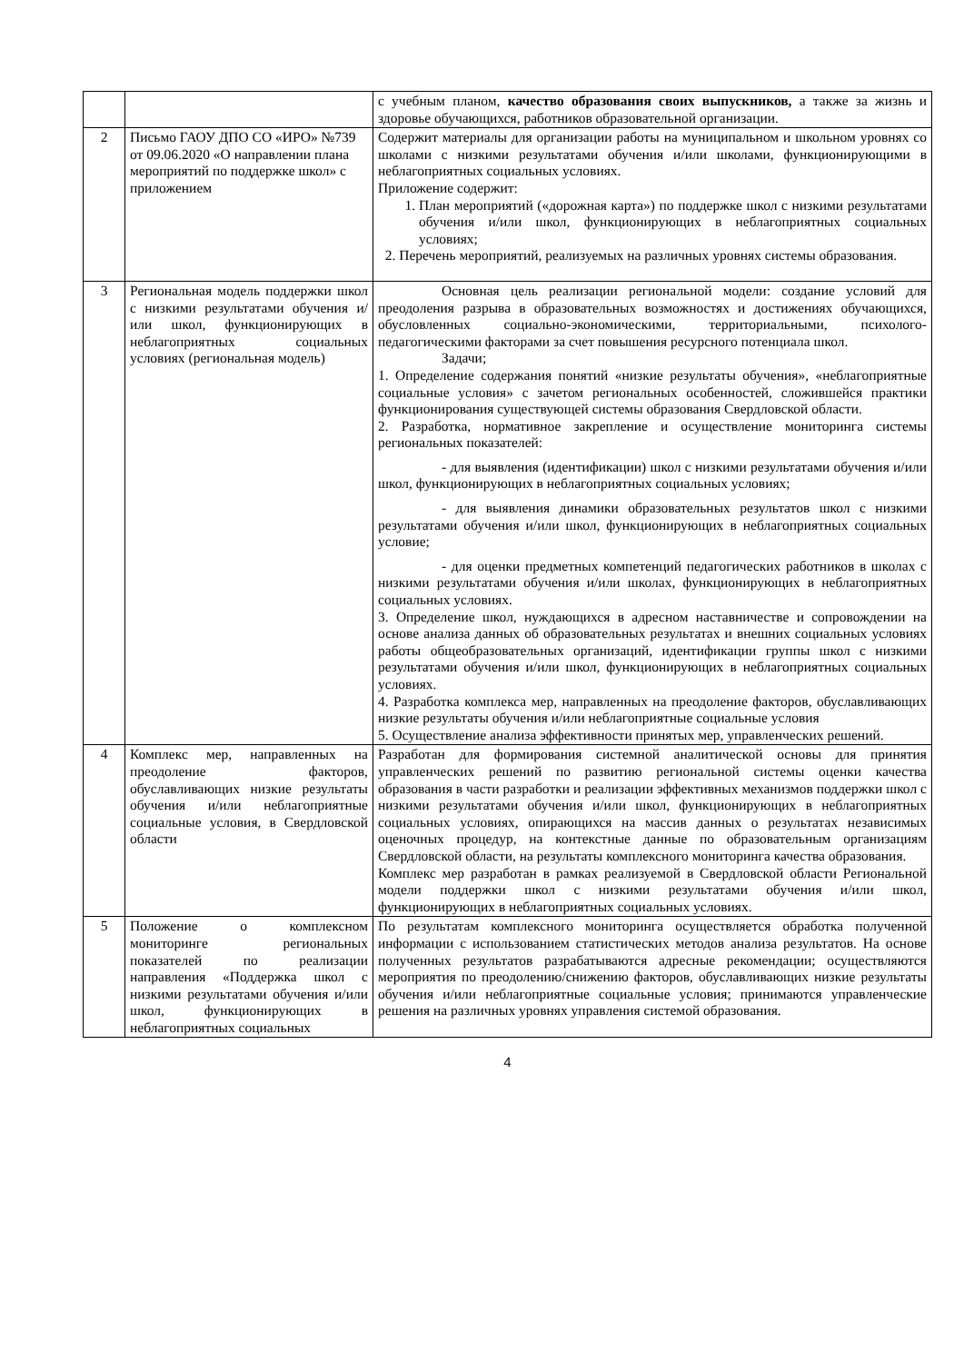| | | с учебным планом, качество образования своих выпускников, а также за жизнь и здоровье обучающихся, работников образовательной организации. |
| 2 | Письмо ГАОУ ДПО СО «ИРО» №739 от 09.06.2020 «О направлении плана мероприятий по поддержке школ» с приложением | Содержит материалы для организации работы на муниципальном и школьном уровнях со школами с низкими результатами обучения и/или школами, функционирующими в неблагоприятных социальных условиях. Приложение содержит: 1. План мероприятий («дорожная карта») по поддержке школ с низкими результатами обучения и/или школ, функционирующих в неблагоприятных социальных условиях; 2. Перечень мероприятий, реализуемых на различных уровнях системы образования. |
| 3 | Региональная модель поддержки школ с низкими результатами обучения и/или школ, функционирующих в неблагоприятных социальных условиях (региональная модель) | Основная цель реализации региональной модели: создание условий для преодоления разрыва в образовательных возможностях и достижениях обучающихся, обусловленных социально-экономическими, территориальными, психолого-педагогическими факторами за счет повышения ресурсного потенциала школ. Задачи; 1. Определение содержания понятий «низкие результаты обучения», «неблагоприятные социальные условия» с зачетом региональных особенностей, сложившейся практики функционирования существующей системы образования Свердловской области. 2. Разработка, нормативное закрепление и осуществление мониторинга системы региональных показателей: - для выявления (идентификации) школ с низкими результатами обучения и/или школ, функционирующих в неблагоприятных социальных условиях; - для выявления динамики образовательных результатов школ с низкими результатами обучения и/или школ, функционирующих в неблагоприятных социальных условие; - для оценки предметных компетенций педагогических работников в школах с низкими результатами обучения и/или школах, функционирующих в неблагоприятных социальных условиях. 3. Определение школ, нуждающихся в адресном наставничестве и сопровождении на основе анализа данных об образовательных результатах и внешних социальных условиях работы общеобразовательных организаций, идентификации группы школ с низкими результатами обучения и/или школ, функционирующих в неблагоприятных социальных условиях. 4. Разработка комплекса мер, направленных на преодоление факторов, обуславливающих низкие результаты обучения и/или неблагоприятные социальные условия 5. Осуществление анализа эффективности принятых мер, управленческих решений. |
| 4 | Комплекс мер, направленных на преодоление факторов, обуславливающих низкие результаты обучения и/или неблагоприятные социальные условия, в Свердловской области | Разработан для формирования системной аналитической основы для принятия управленческих решений по развитию региональной системы оценки качества образования в части разработки и реализации эффективных механизмов поддержки школ с низкими результатами обучения и/или школ, функционирующих в неблагоприятных социальных условиях, опирающихся на массив данных о результатах независимых оценочных процедур, на контекстные данные по образовательным организациям Свердловской области, на результаты комплексного мониторинга качества образования. Комплекс мер разработан в рамках реализуемой в Свердловской области Региональной модели поддержки школ с низкими результатами обучения и/или школ, функционирующих в неблагоприятных социальных условиях. |
| 5 | Положение о комплексном мониторинге региональных показателей по реализации направления «Поддержка школ с низкими результатами обучения и/или школ, функционирующих в неблагоприятных социальных | По результатам комплексного мониторинга осуществляется обработка полученной информации с использованием статистических методов анализа результатов. На основе полученных результатов разрабатываются адресные рекомендации; осуществляются мероприятия по преодолению/снижению факторов, обуславливающих низкие результаты обучения и/или неблагоприятные социальные условия; принимаются управленческие решения на различных уровнях управления системой образования. |
4